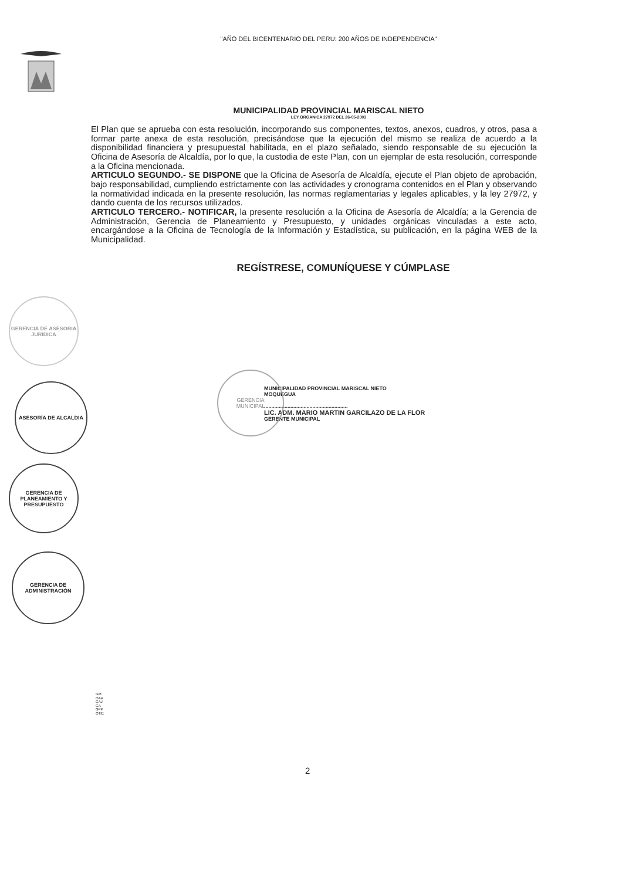"AÑO DEL BICENTENARIO DEL PERU: 200 AÑOS DE INDEPENDENCIA"
MUNICIPALIDAD PROVINCIAL MARISCAL NIETO
LEY ORGANICA 27972 DEL 26-05-2003
El Plan que se aprueba con esta resolución, incorporando sus componentes, textos, anexos, cuadros, y otros, pasa a formar parte anexa de esta resolución, precisándose que la ejecución del mismo se realiza de acuerdo a la disponibilidad financiera y presupuestal habilitada, en el plazo señalado, siendo responsable de su ejecución la Oficina de Asesoría de Alcaldía, por lo que, la custodia de este Plan, con un ejemplar de esta resolución, corresponde a la Oficina mencionada.
ARTICULO SEGUNDO.- SE DISPONE que la Oficina de Asesoría de Alcaldía, ejecute el Plan objeto de aprobación, bajo responsabilidad, cumpliendo estrictamente con las actividades y cronograma contenidos en el Plan y observando la normatividad indicada en la presente resolución, las normas reglamentarias y legales aplicables, y la ley 27972, y dando cuenta de los recursos utilizados.
ARTICULO TERCERO.- NOTIFICAR, la presente resolución a la Oficina de Asesoría de Alcaldía; a la Gerencia de Administración, Gerencia de Planeamiento y Presupuesto, y unidades orgánicas vinculadas a este acto, encargándose a la Oficina de Tecnología de la Información y Estadística, su publicación, en la página WEB de la Municipalidad.
REGÍSTRESE, COMUNÍQUESE Y CÚMPLASE
MUNICIPALIDAD PROVINCIAL MARISCAL NIETO
MOQUEGUA
.........................................................
LIC. ADM. MARIO MARTIN GARCILAZO DE LA FLOR
GERENTE MUNICIPAL
GERENCIA
MUNICIPAL
GERENCIA DE ASESORIA JURIDICA
ASESORÍA DE ALCALDIA
GERENCIA DE PLANEAMIENTO Y PRESUPUESTO
GERENCIA DE ADMINISTRACIÓN
GM
OAA
GAJ
GA
GPP
OTIE
2